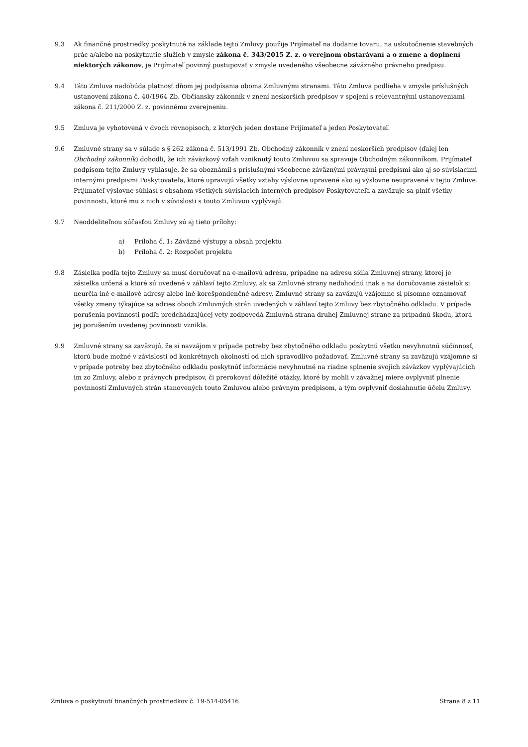9.3 Ak finančné prostriedky poskytnuté na základe tejto Zmluvy použije Prijímateľ na dodanie tovaru, na uskutočnenie stavebných prác a/alebo na poskytnutie služieb v zmysle zákona č. 343/2015 Z. z. o verejnom obstarávaní a o zmene a doplnení niektorých zákonov, je Prijímateľ povinný postupovať v zmysle uvedeného všeobecne záväzného právneho predpisu.
9.4 Táto Zmluva nadobúda platnosť dňom jej podpísania oboma Zmluvnými stranami. Táto Zmluva podlieha v zmysle príslušných ustanovení zákona č. 40/1964 Zb. Občiansky zákonník v znení neskorších predpisov v spojení s relevantnými ustanoveniami zákona č. 211/2000 Z. z. povinnému zverejneniu.
9.5 Zmluva je vyhotovená v dvoch rovnopisoch, z ktorých jeden dostane Prijímateľ a jeden Poskytovateľ.
9.6 Zmluvné strany sa v súlade s § 262 zákona č. 513/1991 Zb. Obchodný zákonník v znení neskorších predpisov (ďalej len Obchodný zákonník) dohodli, že ich záväzkový vzťah vzniknutý touto Zmluvou sa spravuje Obchodným zákonníkom. Prijímateľ podpisom tejto Zmluvy vyhlasuje, že sa oboznámil s príslušnými všeobecne záväznými právnymi predpismi ako aj so súvisiacimi internými predpismi Poskytovateľa, ktoré upravujú všetky vzťahy výslovne upravené ako aj výslovne neupravené v tejto Zmluve. Prijímateľ výslovne súhlasí s obsahom všetkých súvisiacich interných predpisov Poskytovateľa a zaväzuje sa plniť všetky povinnosti, ktoré mu z nich v súvislosti s touto Zmluvou vyplývajú.
9.7 Neoddeliteľnou súčasťou Zmluvy sú aj tieto prílohy:
a) Príloha č. 1: Záväzné výstupy a obsah projektu
b) Príloha č. 2: Rozpočet projektu
9.8 Zásielka podľa tejto Zmluvy sa musí doručovať na e-mailovú adresu, prípadne na adresu sídla Zmluvnej strany, ktorej je zásielka určená a ktoré sú uvedené v záhlaví tejto Zmluvy, ak sa Zmluvné strany nedohodnú inak a na doručovanie zásielok si neurčia iné e-mailové adresy alebo iné korešpondenčné adresy. Zmluvné strany sa zaväzujú vzájomne si písomne oznamovať všetky zmeny týkajúce sa adries oboch Zmluvných strán uvedených v záhlaví tejto Zmluvy bez zbytočného odkladu. V prípade porušenia povinnosti podľa predchádzajúcej vety zodpovedá Zmluvná strana druhej Zmluvnej strane za prípadnú škodu, ktorá jej porušením uvedenej povinnosti vznikla.
9.9 Zmluvné strany sa zaväzujú, že si navzájom v prípade potreby bez zbytočného odkladu poskytnú všetku nevyhnutnú súčinnosť, ktorú bude možné v závislosti od konkrétnych okolností od nich spravodlivo požadovať. Zmluvné strany sa zaväzujú vzájomne si v prípade potreby bez zbytočného odkladu poskytnúť informácie nevyhnutné na riadne splnenie svojich záväzkov vyplývajúcich im zo Zmluvy, alebo z právnych predpisov, či prerokovať dôležité otázky, ktoré by mohli v závažnej miere ovplyvniť plnenie povinností Zmluvných strán stanovených touto Zmluvou alebo právnym predpisom, a tým ovplyvniť dosiahnutie účelu Zmluvy.
Zmluva o poskytnutí finančných prostriedkov č. 19-514-05416 Strana 8 z 11